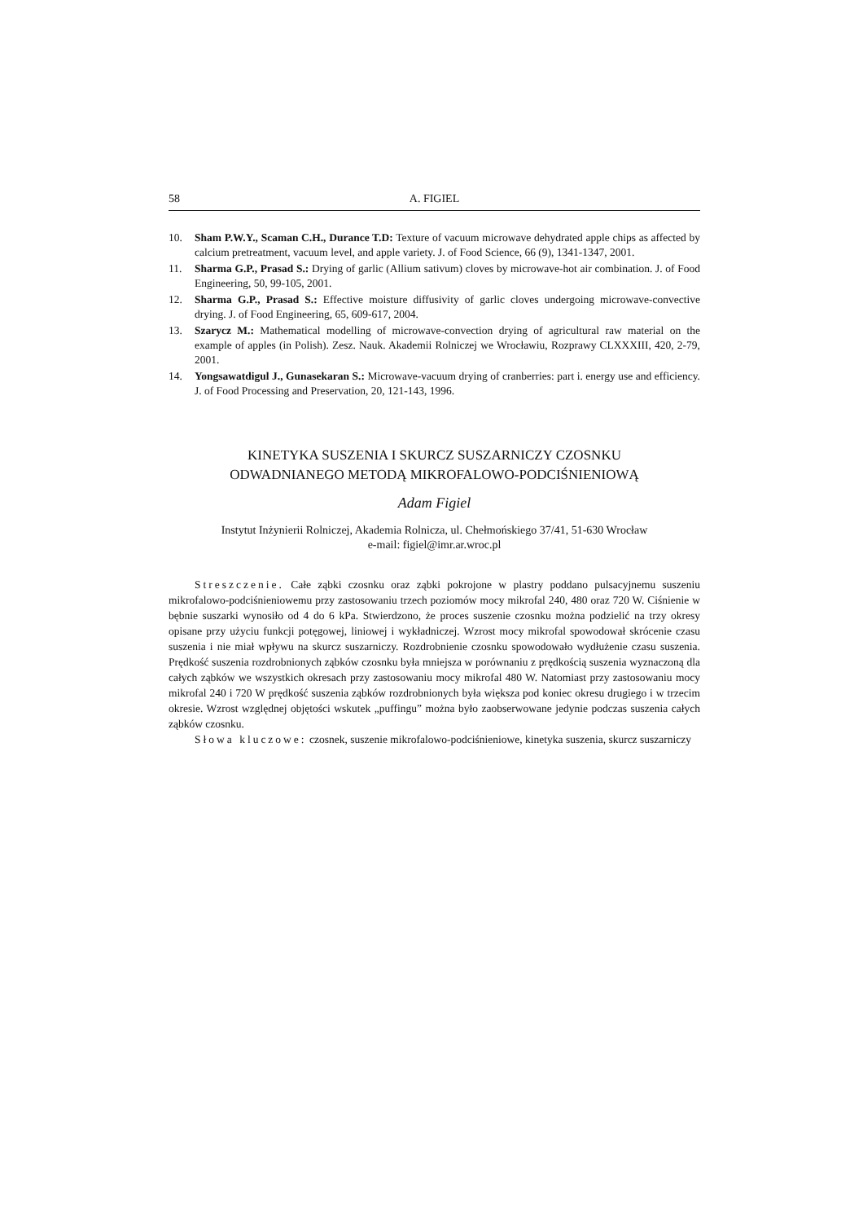58 A. FIGIEL
10. Sham P.W.Y., Scaman C.H., Durance T.D: Texture of vacuum microwave dehydrated apple chips as affected by calcium pretreatment, vacuum level, and apple variety. J. of Food Science, 66 (9), 1341-1347, 2001.
11. Sharma G.P., Prasad S.: Drying of garlic (Allium sativum) cloves by microwave-hot air combination. J. of Food Engineering, 50, 99-105, 2001.
12. Sharma G.P., Prasad S.: Effective moisture diffusivity of garlic cloves undergoing microwave-convective drying. J. of Food Engineering, 65, 609-617, 2004.
13. Szarycz M.: Mathematical modelling of microwave-convection drying of agricultural raw material on the example of apples (in Polish). Zesz. Nauk. Akademii Rolniczej we Wrocławiu, Rozprawy CLXXXIII, 420, 2-79, 2001.
14. Yongsawatdigul J., Gunasekaran S.: Microwave-vacuum drying of cranberries: part i. energy use and efficiency. J. of Food Processing and Preservation, 20, 121-143, 1996.
KINETYKA SUSZENIA I SKURCZ SUSZARNICZY CZOSNKU
ODWADNIANEGO METODĄ MIKROFALOWO-PODCIŚNIENIOWĄ
Adam Figiel
Instytut Inżynierii Rolniczej, Akademia Rolnicza, ul. Chełmońskiego 37/41, 51-630 Wrocław
e-mail: figiel@imr.ar.wroc.pl
Streszczenie. Całe ząbki czosnku oraz ząbki pokrojone w plastry poddano pulsacyjnemu suszeniu mikrofalowo-podciśnieniowemu przy zastosowaniu trzech poziomów mocy mikrofal 240, 480 oraz 720 W. Ciśnienie w bębnie suszarki wynosiło od 4 do 6 kPa. Stwierdzono, że proces suszenie czosnku można podzielić na trzy okresy opisane przy użyciu funkcji potęgowej, liniowej i wykładniczej. Wzrost mocy mikrofal spowodował skrócenie czasu suszenia i nie miał wpływu na skurcz suszarniczy. Rozdrobnienie czosnku spowodowało wydłużenie czasu suszenia. Prędkość suszenia rozdrobnionych ząbków czosnku była mniejsza w porównaniu z prędkością suszenia wyznaczoną dla całych ząbków we wszystkich okresach przy zastosowaniu mocy mikrofal 480 W. Natomiast przy zastosowaniu mocy mikrofal 240 i 720 W prędkość suszenia ząbków rozdrobnionych była większa pod koniec okresu drugiego i w trzecim okresie. Wzrost względnej objętości wskutek „puffingu” można było zaobserwowane jedynie podczas suszenia całych ząbków czosnku.
Słowa kluczowe: czosnek, suszenie mikrofalowo-podciśnieniowe, kinetyka suszenia, skurcz suszarniczy